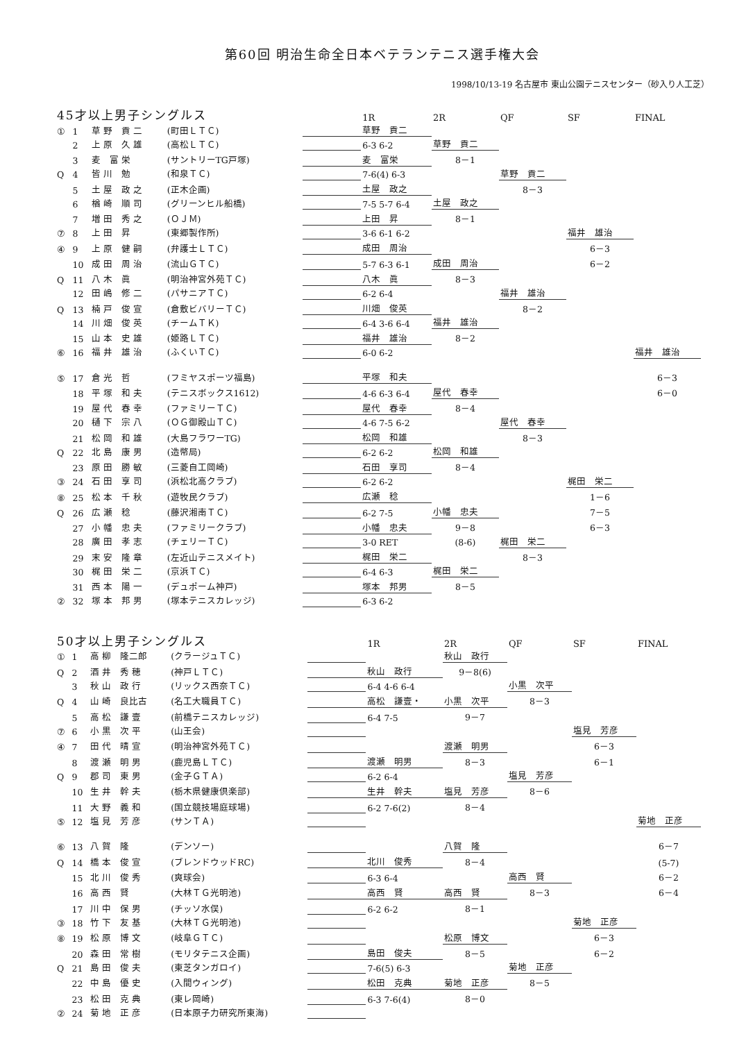第60回 明治生命全日本ベテランテニス選手権大会
1998/10/13-19 名古屋市 東山公園テニスセンター（砂入り人工芝）
| 45才以上男子シングルス | | | | | | 1R | 2R | QF | SF | FINAL |
| --- | --- | --- | --- | --- | --- | --- | --- | --- | --- | --- |
| ① | 1 | 草 野 貢 二 | (町田ＬＴＣ) | | | 草野 貢二 | | | | |
| | 2 | 上 原 久 雄 | (高松ＬＴＣ) | | | 6-3 6-2 | 草野 貢二 | | | |
| | 3 | 麦 富 栄 | (サントリーTG戸塚) | | | 麦 富栄 | 8－1 | | | |
| Q | 4 | 皆 川 勉 | (和泉ＴＣ) | | | 7-6(4) 6-3 | | 草野 貢二 | | |
| | 5 | 土 屋 政 之 | (正木企画) | | | 土屋 政之 | | 8－3 | | |
| | 6 | 楢 崎 順 司 | (グリーンヒル船橋) | | | 7-5 5-7 6-4 | 土屋 政之 | | | |
| | 7 | 増 田 秀 之 | (ＯＪＭ) | | | 上田 昇 | 8－1 | | | |
| ⑦ | 8 | 上 田 昇 | (東郷製作所) | | | 3-6 6-1 6-2 | | | 福井 雄治 | |
| ④ | 9 | 上 原 健 嗣 | (弁護士ＬＴＣ) | | | 成田 周治 | | | 6－3 | |
| | 10 | 成 田 周 治 | (流山ＧＴＣ) | | | 5-7 6-3 6-1 | 成田 周治 | | 6－2 | |
| Q | 11 | 八 木 眞 | (明治神宮外苑ＴＣ) | | | 八木 眞 | 8－3 | | | |
| | 12 | 田 嶋 修 二 | (パサニアＴＣ) | | | 6-2 6-4 | | 福井 雄治 | | |
| Q | 13 | 楠 戸 俊 宣 | (倉敷ビバリーＴＣ) | | | 川畑 俊英 | | 8－2 | | |
| | 14 | 川 畑 俊 英 | (チームＴＫ) | | | 6-4 3-6 6-4 | 福井 雄治 | | | |
| | 15 | 山 本 史 雄 | (姫路ＬＴＣ) | | | 福井 雄治 | 8－2 | | | |
| ⑥ | 16 | 福 井 雄 治 | (ふくいＴＣ) | | | 6-0 6-2 | | | | 福井 雄治 |
| ⑤ | 17 | 倉 光 哲 | (フミヤスポーツ福島) | | | 平塚 和夫 | | | | 6－3 |
| | 18 | 平 塚 和 夫 | (テニスボックス1612) | | | 4-6 6-3 6-4 | 屋代 春幸 | | | 6－0 |
| | 19 | 屋 代 春 幸 | (ファミリーＴＣ) | | | 屋代 春幸 | 8－4 | | | |
| | 20 | 樋 下 宗 八 | (ＯＧ御殿山ＴＣ) | | | 4-6 7-5 6-2 | | 屋代 春幸 | | |
| | 21 | 松 岡 和 雄 | (大島フラワーTG) | | | 松岡 和雄 | | 8－3 | | |
| Q | 22 | 北 島 康 男 | (造幣局) | | | 6-2 6-2 | 松岡 和雄 | | | |
| | 23 | 原 田 勝 敏 | (三菱自工岡崎) | | | 石田 享司 | 8－4 | | | |
| ③ | 24 | 石 田 享 司 | (浜松北高クラブ) | | | 6-2 6-2 | | | 梶田 栄二 | |
| ⑧ | 25 | 松 本 千 秋 | (遊牧民クラブ) | | | 広瀬 稔 | | | 1－6 | |
| Q | 26 | 広 瀬 稔 | (藤沢湘南ＴＣ) | | | 6-2 7-5 | 小幡 忠夫 | | 7－5 | |
| | 27 | 小 幡 忠 夫 | (ファミリークラブ) | | | 小幡 忠夫 | 9－8 | | 6－3 | |
| | 28 | 廣 田 孝 志 | (チェリーＴＣ) | | | 3-0 RET | (8-6) | 梶田 栄二 | | |
| | 29 | 末 安 隆 章 | (左近山テニスメイト) | | | 梶田 栄二 | | 8－3 | | |
| | 30 | 梶 田 栄 二 | (京浜ＴＣ) | | | 6-4 6-3 | 梶田 栄二 | | | |
| | 31 | 西 本 陽 一 | (デュポーム神戸) | | | 塚本 邦男 | 8－5 | | | |
| ② | 32 | 塚 本 邦 男 | (塚本テニスカレッジ) | | | 6-3 6-2 | | | | |
| 50才以上男子シングルス | | | | | | 1R | 2R | QF | SF | FINAL |
| --- | --- | --- | --- | --- | --- | --- | --- | --- | --- | --- |
| ① | 1 | 高 柳 隆二郎 | (クラージュＴＣ) | | | | 秋山 政行 | | | |
| Q | 2 | 酒 井 秀 穂 | (神戸ＬＴＣ) | | | 秋山 政行 | 9－8(6) | | | |
| | 3 | 秋 山 政 行 | (リックス西奈ＴＣ) | | | 6-4 4-6 6-4 | | 小黒 次平 | | |
| Q | 4 | 山 崎 良比古 | (名工大職員ＴＣ) | | | 高松 謙壹・ | 小黒 次平 | 8－3 | | |
| | 5 | 高 松 謙 壹 | (前橋テニスカレッジ) | | | 6-4 7-5 | 9－7 | | | |
| ⑦ | 6 | 小 黒 次 平 | (山王会) | | | | | | 塩見 芳彦 | |
| ④ | 7 | 田 代 晴 宣 | (明治神宮外苑ＴＣ) | | | | 渡瀬 明男 | | 6－3 | |
| | 8 | 渡 瀬 明 男 | (鹿児島ＬＴＣ) | | | 渡瀬 明男 | 8－3 | | 6－1 | |
| Q | 9 | 郡 司 東 男 | (金子ＧＴＡ) | | | 6-2 6-4 | | 塩見 芳彦 | | |
| | 10 | 生 井 幹 夫 | (栃木県健康倶楽部) | | | 生井 幹夫 | 塩見 芳彦 | 8－6 | | |
| | 11 | 大 野 義 和 | (国立競技場庭球場) | | | 6-2 7-6(2) | 8－4 | | | |
| ⑤ | 12 | 塩 見 芳 彦 | (サンＴＡ) | | | | | | | 菊地 正彦 |
| ⑥ | 13 | 八 賀 隆 | (デンソー) | | | | 八賀 隆 | | | 6－7 |
| Q | 14 | 橋 本 俊 宣 | (ブレンドウッドRC) | | | 北川 俊秀 | 8－4 | | | (5-7) |
| | 15 | 北 川 俊 秀 | (爽球会) | | | 6-3 6-4 | | 高西 賢 | | 6－2 |
| | 16 | 高 西 賢 | (大林ＴＧ光明池) | | | 高西 賢 | 高西 賢 | 8－3 | | 6－4 |
| | 17 | 川 中 保 男 | (チッソ水俣) | | | 6-2 6-2 | 8－1 | | | |
| ③ | 18 | 竹 下 友 基 | (大林ＴＧ光明池) | | | | | | 菊地 正彦 | |
| ⑧ | 19 | 松 原 博 文 | (岐阜ＧＴＣ) | | | | 松原 博文 | | 6－3 | |
| | 20 | 森 田 常 樹 | (モリタテニス企画) | | | 島田 俊夫 | 8－5 | | 6－2 | |
| Q | 21 | 島 田 俊 夫 | (東芝タンガロイ) | | | 7-6(5) 6-3 | | 菊地 正彦 | | |
| | 22 | 中 島 優 史 | (入間ウィング) | | | 松田 克典 | 菊地 正彦 | 8－5 | | |
| | 23 | 松 田 克 典 | (東レ岡崎) | | | 6-3 7-6(4) | 8－0 | | | |
| ② | 24 | 菊 地 正 彦 | (日本原子力研究所東海) | | | | | | | |